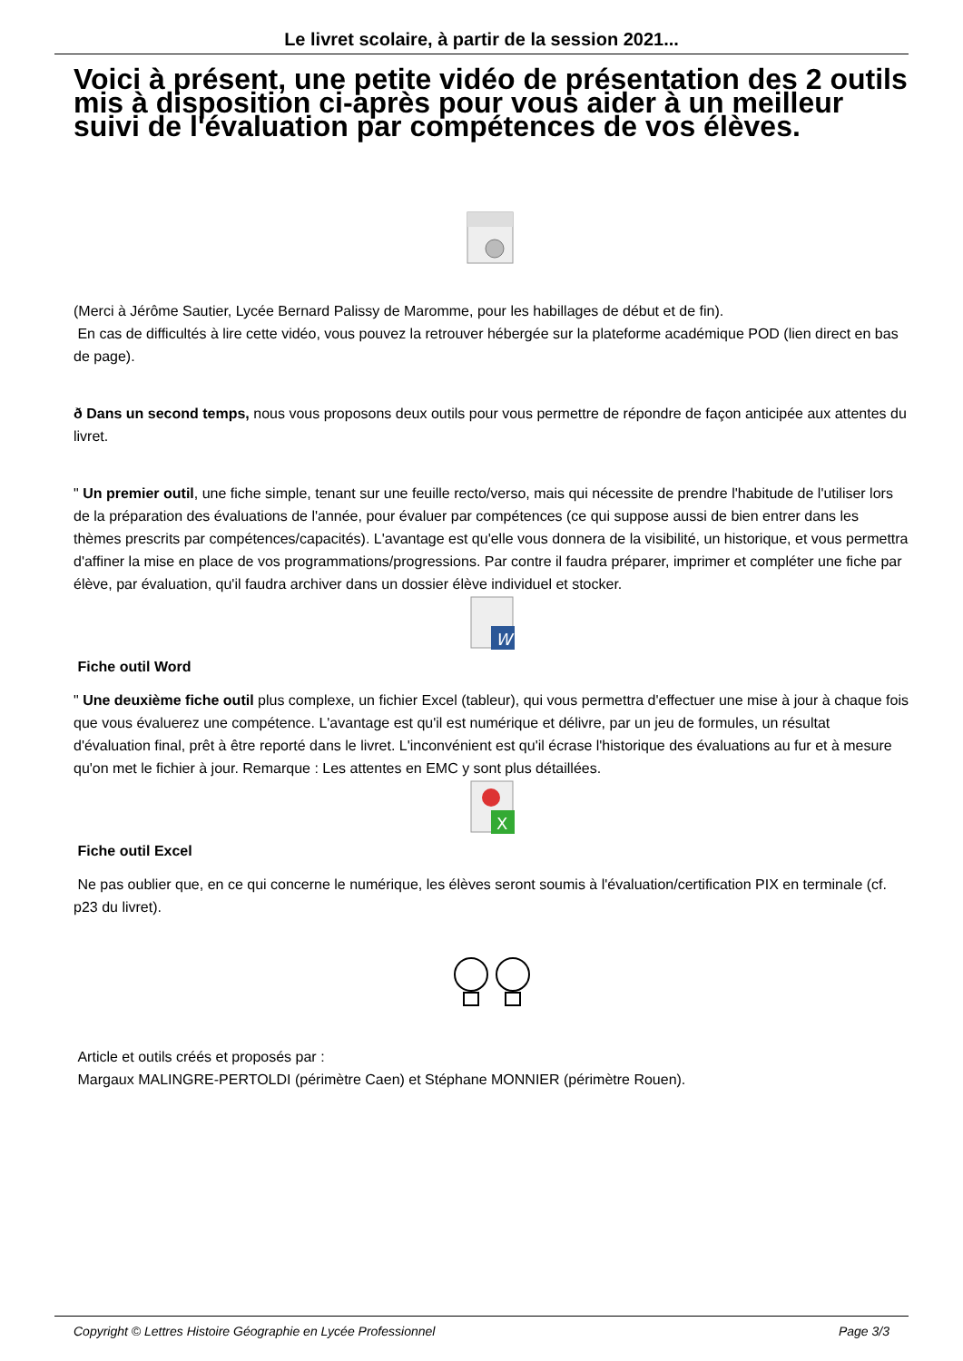Le livret scolaire, à partir de la session 2021...
Voici à présent, une petite vidéo de présentation des 2 outils mis à disposition ci-après pour vous aider à un meilleur suivi de l'évaluation par compétences de vos élèves.
(Merci à Jérôme Sautier, Lycée Bernard Palissy de Maromme, pour les habillages de début et de fin).
En cas de difficultés à lire cette vidéo, vous pouvez la retrouver hébergée sur la plateforme académique POD (lien direct en bas de page).
ð Dans un second temps, nous vous proposons deux outils pour vous permettre de répondre de façon anticipée aux attentes du livret.
" Un premier outil, une fiche simple, tenant sur une feuille recto/verso, mais qui nécessite de prendre l'habitude de l'utiliser lors de la préparation des évaluations de l'année, pour évaluer par compétences (ce qui suppose aussi de bien entrer dans les thèmes prescrits par compétences/capacités). L'avantage est qu'elle vous donnera de la visibilité, un historique, et vous permettra d'affiner la mise en place de vos programmations/progressions. Par contre il faudra préparer, imprimer et compléter une fiche par élève, par évaluation, qu'il faudra archiver dans un dossier élève individuel et stocker.
W
Fiche outil Word
" Une deuxième fiche outil plus complexe, un fichier Excel (tableur), qui vous permettra d'effectuer une mise à jour à chaque fois que vous évaluerez une compétence. L'avantage est qu'il est numérique et délivre, par un jeu de formules, un résultat d'évaluation final, prêt à être reporté dans le livret. L'inconvénient est qu'il écrase l'historique des évaluations au fur et à mesure qu'on met le fichier à jour. Remarque : Les attentes en EMC y sont plus détaillées.
X
Fiche outil Excel
Ne pas oublier que, en ce qui concerne le numérique, les élèves seront soumis à l'évaluation/certification PIX en terminale (cf. p23 du livret).
Article et outils créés et proposés par :
Margaux MALINGRE-PERTOLDI (périmètre Caen) et Stéphane MONNIER (périmètre Rouen).
Copyright © Lettres Histoire Géographie en Lycée Professionnel Page 3/3